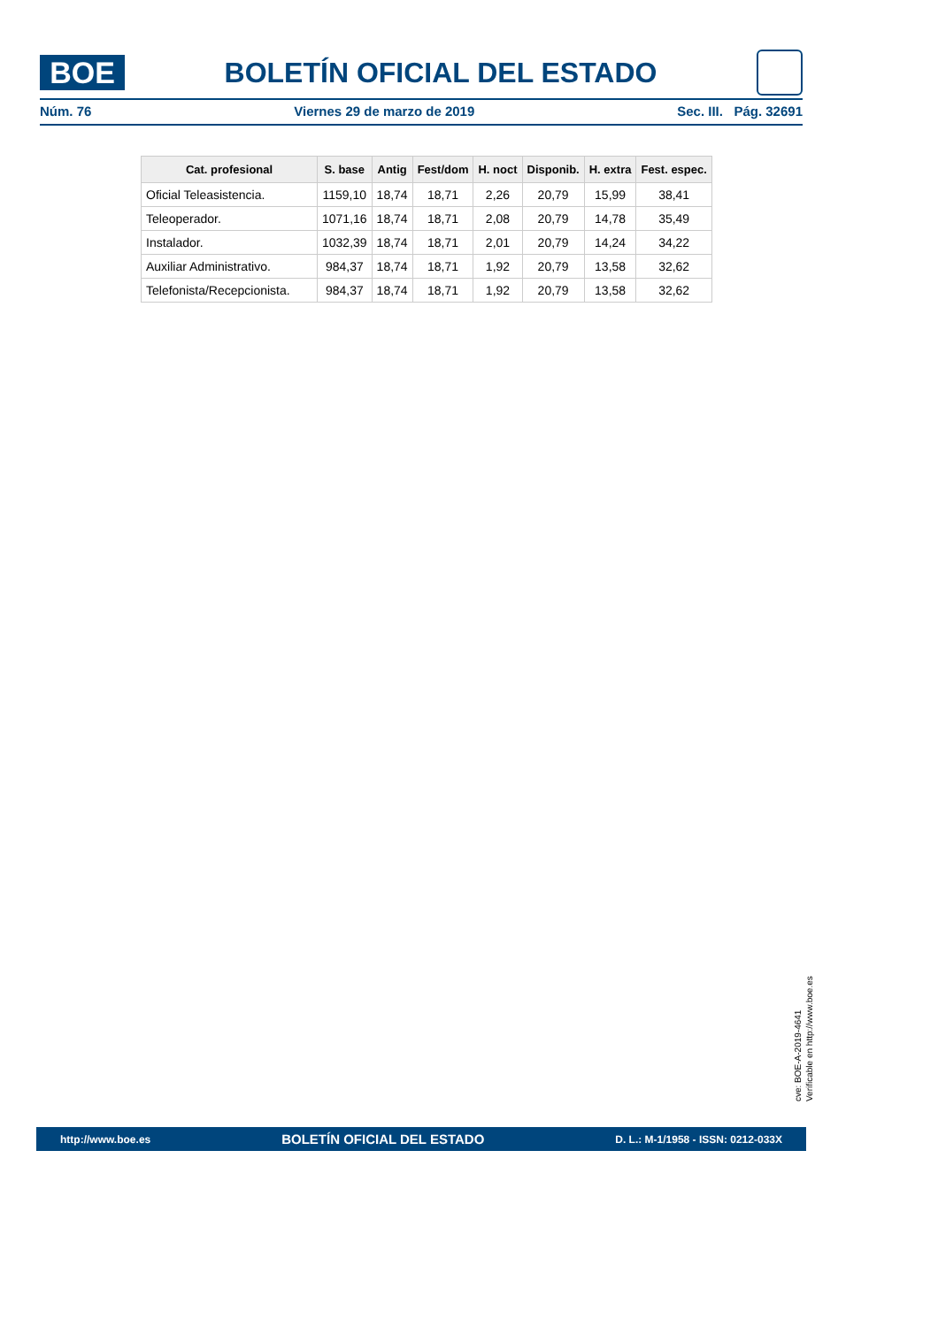BOE
BOLETÍN OFICIAL DEL ESTADO
Núm. 76 Viernes 29 de marzo de 2019 Sec. III. Pág. 32691
| Cat. profesional | S. base | Antig | Fest/dom | H. noct | Disponib. | H. extra | Fest. espec. |
| --- | --- | --- | --- | --- | --- | --- | --- |
| Oficial Teleasistencia. | 1159,10 | 18,74 | 18,71 | 2,26 | 20,79 | 15,99 | 38,41 |
| Teleoperador. | 1071,16 | 18,74 | 18,71 | 2,08 | 20,79 | 14,78 | 35,49 |
| Instalador. | 1032,39 | 18,74 | 18,71 | 2,01 | 20,79 | 14,24 | 34,22 |
| Auxiliar Administrativo. | 984,37 | 18,74 | 18,71 | 1,92 | 20,79 | 13,58 | 32,62 |
| Telefonista/Recepcionista. | 984,37 | 18,74 | 18,71 | 1,92 | 20,79 | 13,58 | 32,62 |
cve: BOE-A-2019-4641
Verificable en http://www.boe.es
http://www.boe.es BOLETÍN OFICIAL DEL ESTADO D. L.: M-1/1958 - ISSN: 0212-033X